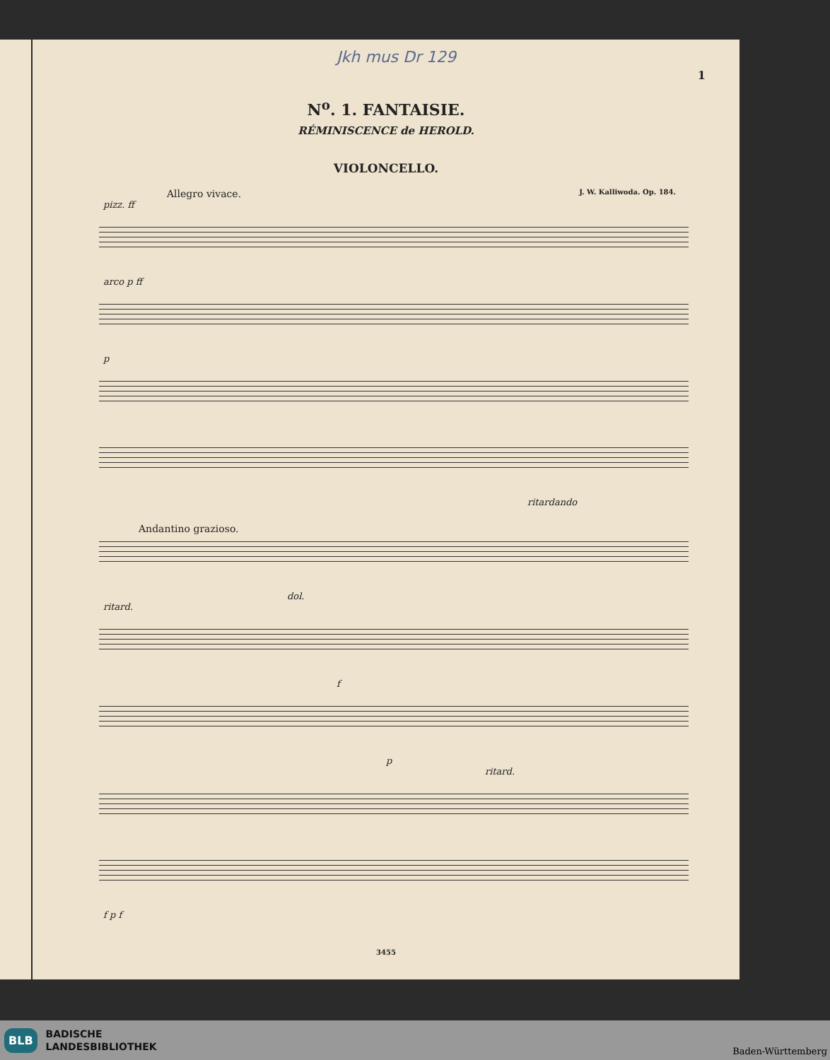Jkh mus Dr 129
1
N<sup>o</sup>. 1. FANTAISIE.
RÉMINISCENCE de HEROLD.
VIOLONCELLO.
Allegro vivace. J. W. Kalliwoda. Op. 184.
pizz. ff
arco p ff
p
ritardando
Andantino grazioso.
dol.
ritard.
f
p
ritard.
f p f
3455
BLB BADISCHE
LANDESBIBLIOTHEK
Baden-Württemberg